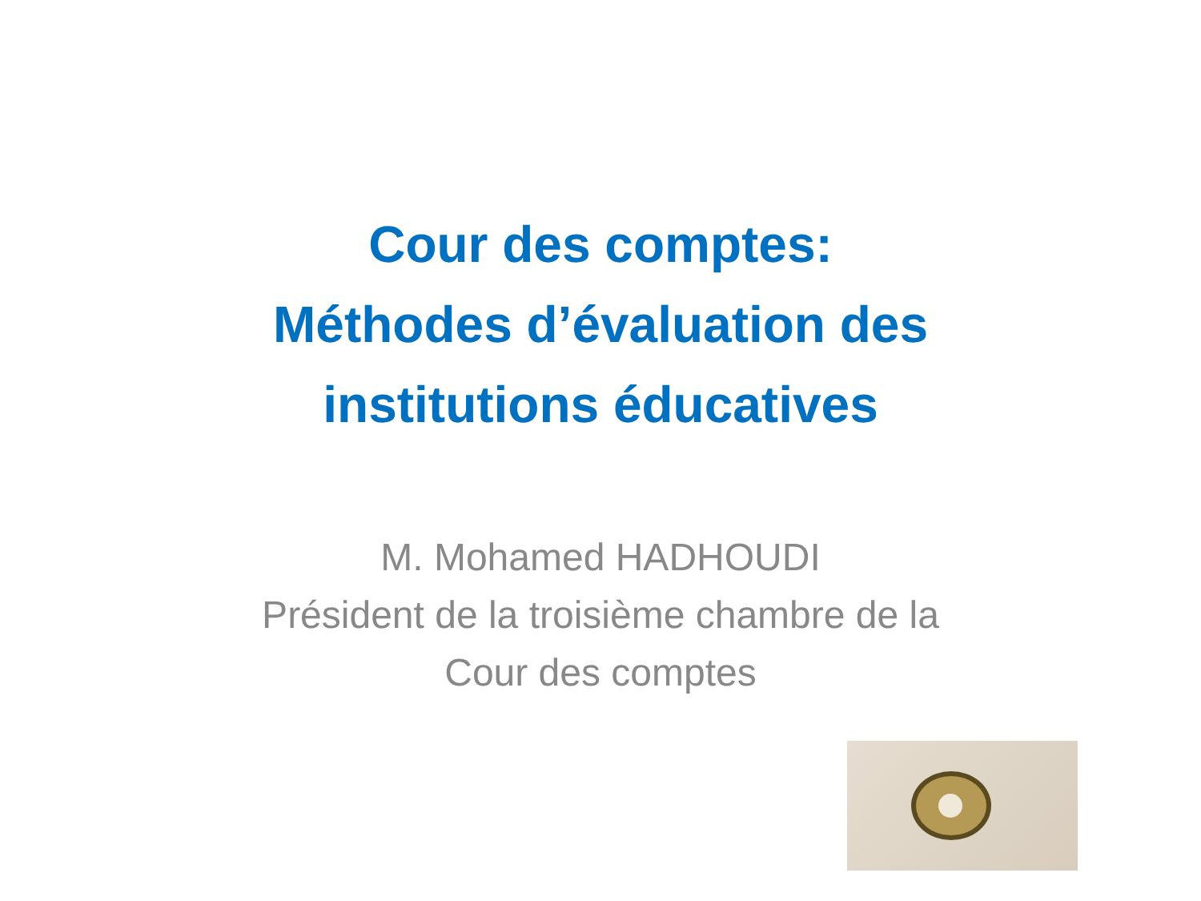Cour des comptes:
Méthodes d’évaluation des
institutions éducatives
M. Mohamed HADHOUDI
Président de la troisième chambre de la
Cour des comptes